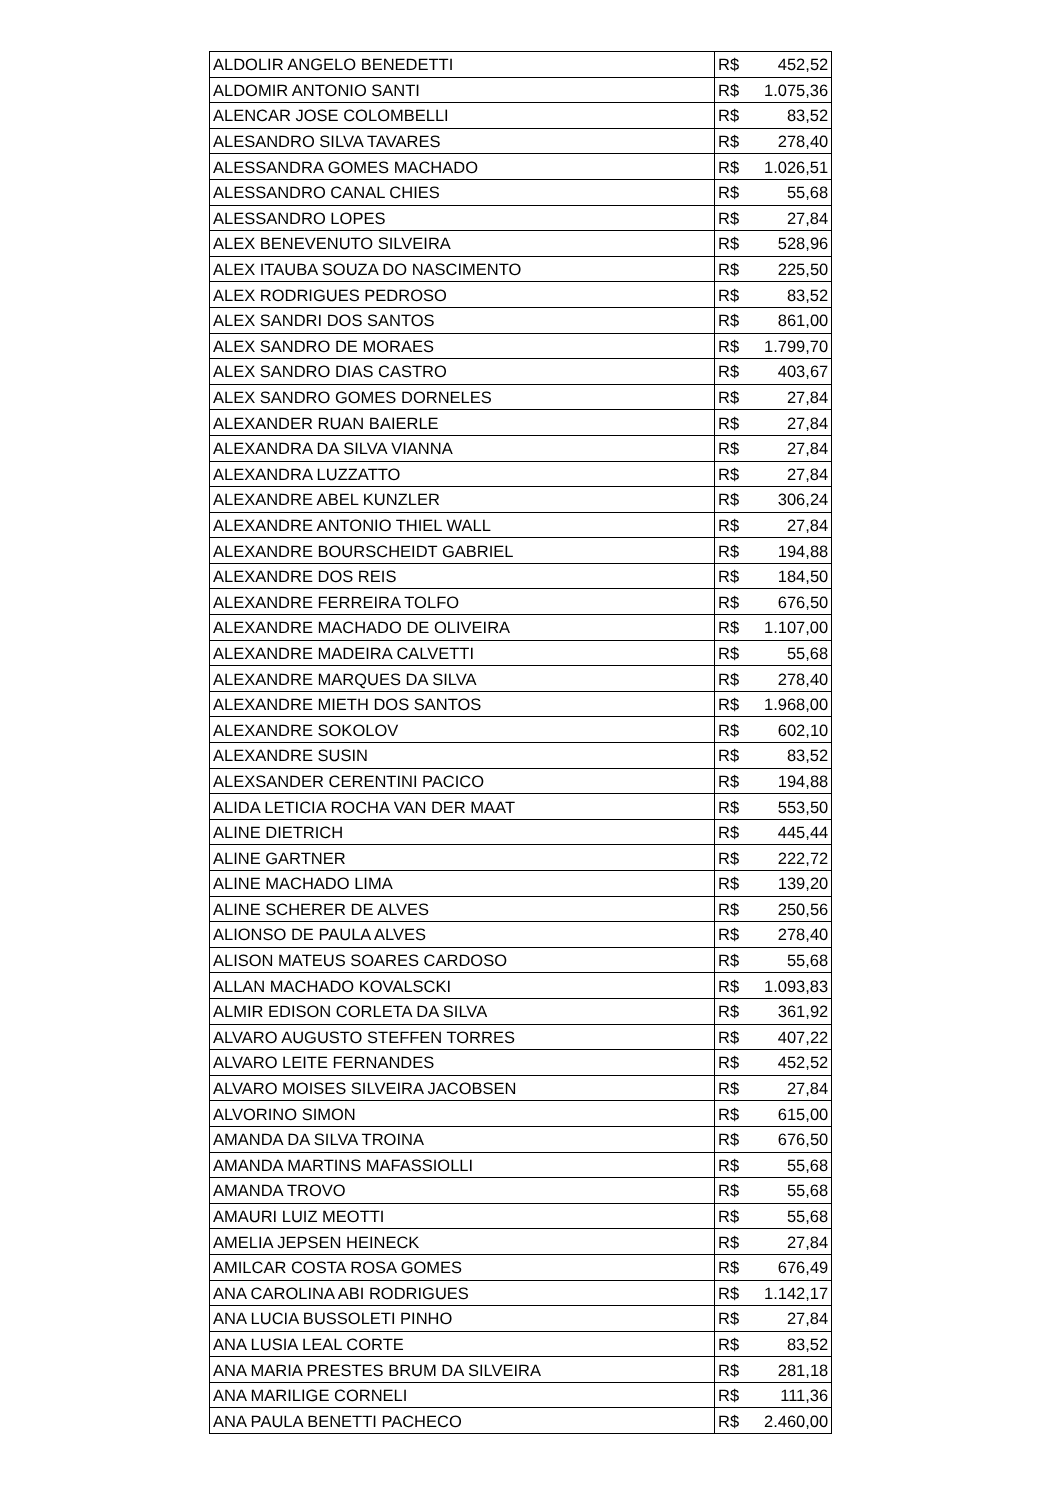| ALDOLIR ANGELO BENEDETTI | R$ | 452,52 |
| ALDOMIR ANTONIO SANTI | R$ | 1.075,36 |
| ALENCAR JOSE COLOMBELLI | R$ | 83,52 |
| ALESANDRO SILVA TAVARES | R$ | 278,40 |
| ALESSANDRA GOMES MACHADO | R$ | 1.026,51 |
| ALESSANDRO CANAL CHIES | R$ | 55,68 |
| ALESSANDRO LOPES | R$ | 27,84 |
| ALEX BENEVENUTO SILVEIRA | R$ | 528,96 |
| ALEX ITAUBA SOUZA DO NASCIMENTO | R$ | 225,50 |
| ALEX RODRIGUES PEDROSO | R$ | 83,52 |
| ALEX SANDRI DOS SANTOS | R$ | 861,00 |
| ALEX SANDRO DE MORAES | R$ | 1.799,70 |
| ALEX SANDRO DIAS CASTRO | R$ | 403,67 |
| ALEX SANDRO GOMES DORNELES | R$ | 27,84 |
| ALEXANDER RUAN BAIERLE | R$ | 27,84 |
| ALEXANDRA DA SILVA VIANNA | R$ | 27,84 |
| ALEXANDRA LUZZATTO | R$ | 27,84 |
| ALEXANDRE ABEL KUNZLER | R$ | 306,24 |
| ALEXANDRE ANTONIO THIEL WALL | R$ | 27,84 |
| ALEXANDRE BOURSCHEIDT GABRIEL | R$ | 194,88 |
| ALEXANDRE DOS REIS | R$ | 184,50 |
| ALEXANDRE FERREIRA TOLFO | R$ | 676,50 |
| ALEXANDRE MACHADO DE OLIVEIRA | R$ | 1.107,00 |
| ALEXANDRE MADEIRA CALVETTI | R$ | 55,68 |
| ALEXANDRE MARQUES DA SILVA | R$ | 278,40 |
| ALEXANDRE MIETH DOS SANTOS | R$ | 1.968,00 |
| ALEXANDRE SOKOLOV | R$ | 602,10 |
| ALEXANDRE SUSIN | R$ | 83,52 |
| ALEXSANDER CERENTINI PACICO | R$ | 194,88 |
| ALIDA LETICIA ROCHA VAN DER MAAT | R$ | 553,50 |
| ALINE DIETRICH | R$ | 445,44 |
| ALINE GARTNER | R$ | 222,72 |
| ALINE MACHADO LIMA | R$ | 139,20 |
| ALINE SCHERER DE ALVES | R$ | 250,56 |
| ALIONSO DE PAULA ALVES | R$ | 278,40 |
| ALISON MATEUS SOARES CARDOSO | R$ | 55,68 |
| ALLAN MACHADO KOVALSCKI | R$ | 1.093,83 |
| ALMIR EDISON CORLETA DA SILVA | R$ | 361,92 |
| ALVARO AUGUSTO STEFFEN TORRES | R$ | 407,22 |
| ALVARO LEITE FERNANDES | R$ | 452,52 |
| ALVARO MOISES SILVEIRA JACOBSEN | R$ | 27,84 |
| ALVORINO SIMON | R$ | 615,00 |
| AMANDA DA SILVA TROINA | R$ | 676,50 |
| AMANDA MARTINS MAFASSIOLLI | R$ | 55,68 |
| AMANDA TROVO | R$ | 55,68 |
| AMAURI LUIZ MEOTTI | R$ | 55,68 |
| AMELIA JEPSEN HEINECK | R$ | 27,84 |
| AMILCAR COSTA ROSA GOMES | R$ | 676,49 |
| ANA CAROLINA ABI RODRIGUES | R$ | 1.142,17 |
| ANA LUCIA BUSSOLETI PINHO | R$ | 27,84 |
| ANA LUSIA LEAL CORTE | R$ | 83,52 |
| ANA MARIA PRESTES BRUM DA SILVEIRA | R$ | 281,18 |
| ANA MARILIGE CORNELI | R$ | 111,36 |
| ANA PAULA BENETTI PACHECO | R$ | 2.460,00 |